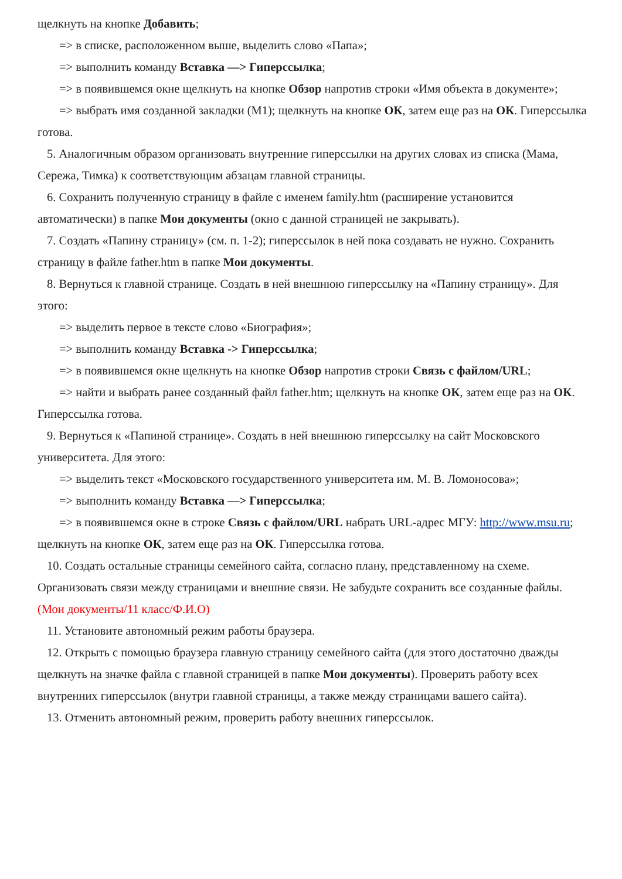щелкнуть на кнопке Добавить;
=> в списке, расположенном выше, выделить слово «Папа»;
=> выполнить команду Вставка —> Гиперссылка;
=> в появившемся окне щелкнуть на кнопке Обзор напротив строки «Имя объекта в документе»;
=> выбрать имя созданной закладки (М1); щелкнуть на кнопке ОК, затем еще раз на ОК. Гиперссылка готова.
5. Аналогичным образом организовать внутренние гиперссылки на других словах из списка (Мама, Сережа, Тимка) к соответствующим абзацам главной страницы.
6. Сохранить полученную страницу в файле с именем family.htm (расширение установится автоматически) в папке Мои документы (окно с данной страницей не закрывать).
7. Создать «Папину страницу» (см. п. 1-2); гиперссылок в ней пока создавать не нужно. Сохранить страницу в файле father.htm в папке Мои документы.
8. Вернуться к главной странице. Создать в ней внешнюю гиперссылку на «Папину страницу». Для этого:
=> выделить первое в тексте слово «Биография»;
=> выполнить команду Вставка -> Гиперссылка;
=> в появившемся окне щелкнуть на кнопке Обзор напротив строки Связь с файлом/URL;
=> найти и выбрать ранее созданный файл father.htm; щелкнуть на кнопке ОК, затем еще раз на ОК. Гиперссылка готова.
9. Вернуться к «Папиной странице». Создать в ней внешнюю гиперссылку на сайт Московского университета. Для этого:
=> выделить текст «Московского государственного университета им. М. В. Ломоносова»;
=> выполнить команду Вставка —> Гиперссылка;
=> в появившемся окне в строке Связь с файлом/URL набрать URL-адрес МГУ: http://www.msu.ru; щелкнуть на кнопке ОК, затем еще раз на ОК. Гиперссылка готова.
10. Создать остальные страницы семейного сайта, согласно плану, представленному на схеме. Организовать связи между страницами и внешние связи. Не забудьте сохранить все созданные файлы. (Мои документы/11 класс/Ф.И.О)
11. Установите автономный режим работы браузера.
12. Открыть с помощью браузера главную страницу семейного сайта (для этого достаточно дважды щелкнуть на значке файла с главной страницей в папке Мои документы). Проверить работу всех внутренних гиперссылок (внутри главной страницы, а также между страницами вашего сайта).
13. Отменить автономный режим, проверить работу внешних гиперссылок.